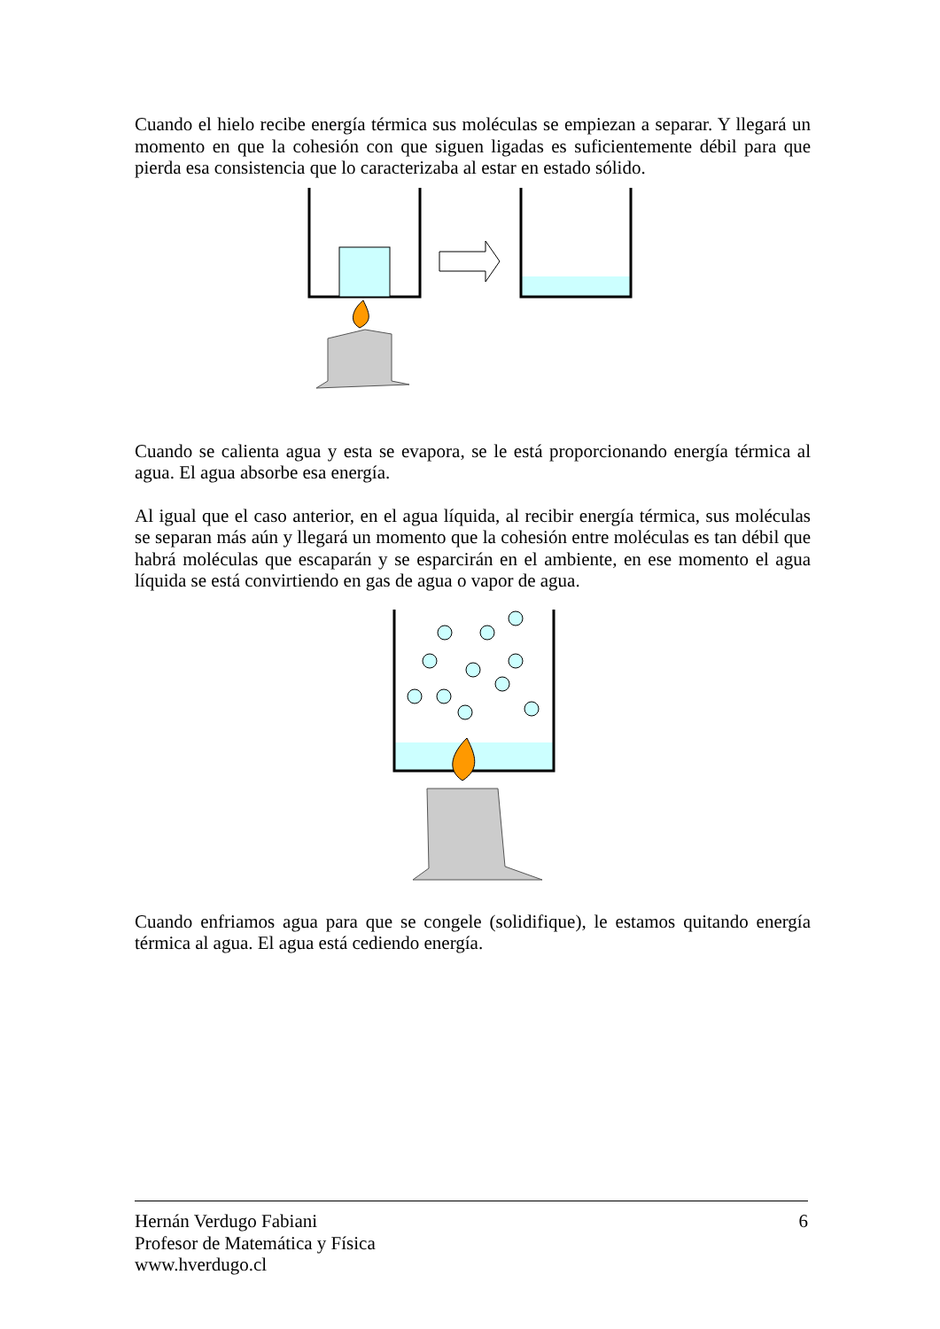Cuando el hielo recibe energía térmica sus moléculas se empiezan a separar. Y llegará un momento en que la cohesión con que siguen ligadas es suficientemente débil para que pierda esa consistencia que lo caracterizaba al estar en estado sólido.
Cuando se calienta agua y esta se evapora, se le está proporcionando energía térmica al agua. El agua absorbe esa energía.
Al igual que el caso anterior, en el agua líquida, al recibir energía térmica, sus moléculas se separan más aún y llegará un momento que la cohesión entre moléculas es tan débil que habrá moléculas que escaparán y se esparcirán en el ambiente, en ese momento el agua líquida se está convirtiendo en gas de agua o vapor de agua.
Cuando enfriamos agua para que se congele (solidifique), le estamos quitando energía térmica al agua. El agua está cediendo energía.
Hernán Verdugo Fabiani 6
Profesor de Matemática y Física
www.hverdugo.cl